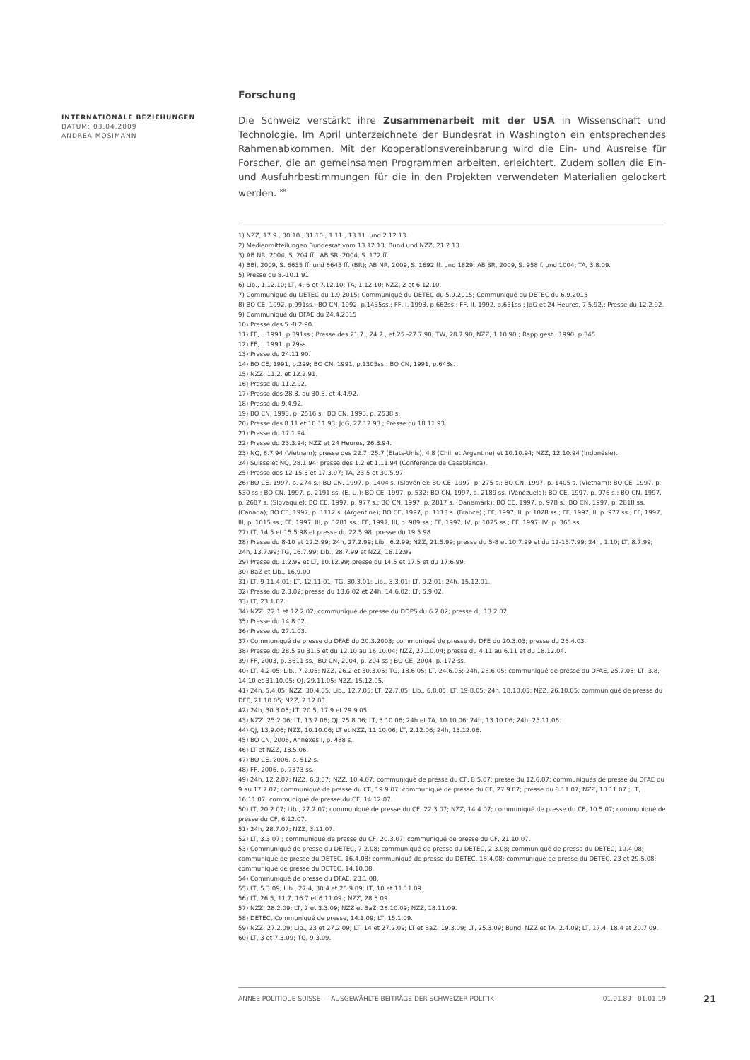INTERNATIONALE BEZIEHUNGEN
DATUM: 03.04.2009
ANDREA MOSIMANN
Forschung
Die Schweiz verstärkt ihre Zusammenarbeit mit der USA in Wissenschaft und Technologie. Im April unterzeichnete der Bundesrat in Washington ein entsprechendes Rahmenabkommen. Mit der Kooperationsvereinbarung wird die Ein- und Ausreise für Forscher, die an gemeinsamen Programmen arbeiten, erleichtert. Zudem sollen die Ein- und Ausfuhrbestimmungen für die in den Projekten verwendeten Materialien gelockert werden. <sup>88</sup>
1) NZZ, 17.9., 30.10., 31.10., 1.11., 13.11. und 2.12.13.
2) Medienmitteilungen Bundesrat vom 13.12.13; Bund und NZZ, 21.2.13
3) AB NR, 2004, S. 204 ff.; AB SR, 2004, S. 172 ff.
4) BBl, 2009, S. 6635 ff. und 6645 ff. (BR); AB NR, 2009, S. 1692 ff. und 1829; AB SR, 2009, S. 958 f. und 1004; TA, 3.8.09.
5) Presse du 8.-10.1.91.
6) Lib., 1.12.10; LT, 4, 6 et 7.12.10; TA, 1.12.10; NZZ, 2 et 6.12.10.
7) Communiqué du DETEC du 1.9.2015; Communiqué du DETEC du 5.9.2015; Communiqué du DETEC du 6.9.2015
8) BO CE, 1992, p.991ss.; BO CN, 1992, p.1435ss.; FF, I, 1993, p.662ss.; FF, II, 1992, p.651ss.; JdG et 24 Heures, 7.5.92.; Presse du 12.2.92.
9) Communiqué du DFAE du 24.4.2015
10) Presse des 5.-8.2.90.
11) FF, I, 1991, p.391ss.; Presse des 21.7., 24.7., et 25.-27.7.90; TW, 28.7.90; NZZ, 1.10.90.; Rapp.gest., 1990, p.345
12) FF, I, 1991, p.79ss.
13) Presse du 24.11.90.
14) BO CE, 1991, p.299; BO CN, 1991, p.1305ss.; BO CN, 1991, p.643s.
15) NZZ, 11.2. et 12.2.91.
16) Presse du 11.2.92.
17) Presse des 28.3. au 30.3. et 4.4.92.
18) Presse du 9.4.92.
19) BO CN, 1993, p. 2516 s.; BO CN, 1993, p. 2538 s.
20) Presse des 8.11 et 10.11.93; JdG, 27.12.93.; Presse du 18.11.93.
21) Presse du 17.1.94.
22) Presse du 23.3.94; NZZ et 24 Heures, 26.3.94.
23) NQ, 6.7.94 (Vietnam); presse des 22.7, 25.7 (Etats-Unis), 4.8 (Chili et Argentine) et 10.10.94; NZZ, 12.10.94 (Indonésie).
24) Suisse et NQ, 28.1.94; presse des 1.2 et 1.11.94 (Conférence de Casablanca).
25) Presse des 12-15.3 et 17.3.97; TA, 23.5 et 30.5.97.
26) BO CE, 1997, p. 274 s.; BO CN, 1997, p. 1404 s. (Slovénie); BO CE, 1997, p. 275 s.; BO CN, 1997, p. 1405 s. (Vietnam); BO CE, 1997, p. 530 ss.; BO CN, 1997, p. 2191 ss. (E.-U.); BO CE, 1997, p. 532; BO CN, 1997, p. 2189 ss. (Vénézuela); BO CE, 1997, p. 976 s.; BO CN, 1997, p. 2687 s. (Slovaquie); BO CE, 1997, p. 977 s.; BO CN, 1997, p. 2817 s. (Danemark); BO CE, 1997, p. 978 s.; BO CN, 1997, p. 2818 ss. (Canada); BO CE, 1997, p. 1112 s. (Argentine); BO CE, 1997, p. 1113 s. (France).; FF, 1997, II, p. 1028 ss.; FF, 1997, II, p. 977 ss.; FF, 1997, III, p. 1015 ss.; FF, 1997, III, p. 1281 ss.; FF, 1997, III, p. 989 ss.; FF, 1997, IV, p. 1025 ss.; FF, 1997, IV, p. 365 ss.
27) LT, 14.5 et 15.5.98 et presse du 22.5.98; presse du 19.5.98
28) Presse du 8-10 et 12.2.99; 24h, 27.2.99; Lib., 6.2.99; NZZ, 21.5.99; presse du 5-8 et 10.7.99 et du 12-15.7.99; 24h, 1.10; LT, 8.7.99; 24h, 13.7.99; TG, 16.7.99; Lib., 28.7.99 et NZZ, 18.12.99
29) Presse du 1.2.99 et LT, 10.12.99; presse du 14.5 et 17.5 et du 17.6.99.
30) BaZ et Lib., 16.9.00
31) LT, 9-11.4.01; LT, 12.11.01; TG, 30.3.01; Lib., 3.3.01; LT, 9.2.01; 24h, 15.12.01.
32) Presse du 2.3.02; presse du 13.6.02 et 24h, 14.6.02; LT, 5.9.02.
33) LT, 23.1.02.
34) NZZ, 22.1 et 12.2.02; communiqué de presse du DDPS du 6.2.02; presse du 13.2.02.
35) Presse du 14.8.02.
36) Presse du 27.1.03.
37) Communiqué de presse du DFAE du 20.3.2003; communiqué de presse du DFE du 20.3.03; presse du 26.4.03.
38) Presse du 28.5 au 31.5 et du 12.10 au 16.10.04; NZZ, 27.10.04; presse du 4.11 au 6.11 et du 18.12.04.
39) FF, 2003, p. 3611 ss.; BO CN, 2004, p. 204 ss.; BO CE, 2004, p. 172 ss.
40) LT, 4.2.05; Lib., 7.2.05; NZZ, 26.2 et 30.3.05; TG, 18.6.05; LT, 24.6.05; 24h, 28.6.05; communiqué de presse du DFAE, 25.7.05; LT, 3.8, 14.10 et 31.10.05; QJ, 29.11.05; NZZ, 15.12.05.
41) 24h, 5.4.05; NZZ, 30.4.05; Lib., 12.7.05; LT, 22.7.05; Lib., 6.8.05; LT, 19.8.05; 24h, 18.10.05; NZZ, 26.10.05; communiqué de presse du DFE, 21.10.05; NZZ, 2.12.05.
42) 24h, 30.3.05; LT, 20.5, 17.9 et 29.9.05.
43) NZZ, 25.2.06; LT, 13.7.06; QJ, 25.8.06; LT, 3.10.06; 24h et TA, 10.10.06; 24h, 13.10.06; 24h, 25.11.06.
44) QJ, 13.9.06; NZZ, 10.10.06; LT et NZZ, 11.10.06; LT, 2.12.06; 24h, 13.12.06.
45) BO CN, 2006, Annexes I, p. 488 s.
46) LT et NZZ, 13.5.06.
47) BO CE, 2006, p. 512 s.
48) FF, 2006, p. 7373 ss.
49) 24h, 12.2.07; NZZ, 6.3.07; NZZ, 10.4.07; communiqué de presse du CF, 8.5.07; presse du 12.6.07; communiqués de presse du DFAE du 9 au 17.7.07; communiqué de presse du CF, 19.9.07; communiqué de presse du CF, 27.9.07; presse du 8.11.07; NZZ, 10.11.07 ; LT, 16.11.07; communiqué de presse du CF, 14.12.07.
50) LT, 20.2.07; Lib., 27.2.07; communiqué de presse du CF, 22.3.07; NZZ, 14.4.07; communiqué de presse du CF, 10.5.07; communiqué de presse du CF, 6.12.07.
51) 24h, 28.7.07; NZZ, 3.11.07.
52) LT, 3.3.07 ; communiqué de presse du CF, 20.3.07; communiqué de presse du CF, 21.10.07.
53) Communiqué de presse du DETEC, 7.2.08; communiqué de presse du DETEC, 2.3.08; communiqué de presse du DETEC, 10.4.08; communiqué de presse du DETEC, 16.4.08; communiqué de presse du DETEC, 18.4.08; communiqué de presse du DETEC, 23 et 29.5.08; communiqué de presse du DETEC, 14.10.08.
54) Communiqué de presse du DFAE, 23.1.08.
55) LT, 5.3.09; Lib., 27.4, 30.4 et 25.9.09; LT, 10 et 11.11.09.
56) LT, 26.5, 11.7, 16.7 et 6.11.09 ; NZZ, 28.3.09.
57) NZZ, 28.2.09; LT, 2 et 3.3.09; NZZ et BaZ, 28.10.09; NZZ, 18.11.09.
58) DETEC, Communiqué de presse, 14.1.09; LT, 15.1.09.
59) NZZ, 27.2.09; Lib., 23 et 27.2.09; LT, 14 et 27.2.09; LT et BaZ, 19.3.09; LT, 25.3.09; Bund, NZZ et TA, 2.4.09; LT, 17.4, 18.4 et 20.7.09.
60) LT, 3 et 7.3.09; TG, 9.3.09.
ANNÉE POLITIQUE SUISSE — AUSGEWÄHLTE BEITRÄGE DER SCHWEIZER POLITIK 01.01.89 - 01.01.19
21